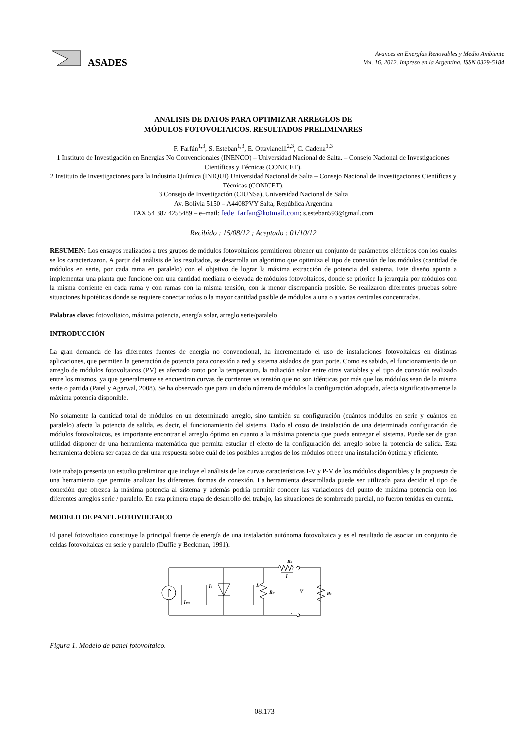ASADES
Avances en Energías Renovables y Medio Ambiente
Vol. 16, 2012. Impreso en la Argentina. ISSN 0329-5184
ANALISIS DE DATOS PARA OPTIMIZAR ARREGLOS DE
MÓDULOS FOTOVOLTAICOS. RESULTADOS PRELIMINARES
F. Farfán<sup>1,3</sup>, S. Esteban<sup>1,3</sup>, E. Ottavianelli<sup>2,3</sup>, C. Cadena<sup>1,3</sup>
1 Instituto de Investigación en Energías No Convencionales (INENCO) – Universidad Nacional de Salta. – Consejo Nacional de Investigaciones Científicas y Técnicas (CONICET).
2 Instituto de Investigaciones para la Industria Química (INIQUI) Universidad Nacional de Salta – Consejo Nacional de Investigaciones Científicas y Técnicas (CONICET).
3 Consejo de Investigación (CIUNSa), Universidad Nacional de Salta
Av. Bolivia 5150 – A4408PVY Salta, República Argentina
FAX 54 387 4255489 – e–mail: fede_farfan@hotmail.com; s.esteban593@gmail.com
Recibido : 15/08/12 ; Aceptado : 01/10/12
RESUMEN: Los ensayos realizados a tres grupos de módulos fotovoltaicos permitieron obtener un conjunto de parámetros eléctricos con los cuales se los caracterizaron. A partir del análisis de los resultados, se desarrolla un algoritmo que optimiza el tipo de conexión de los módulos (cantidad de módulos en serie, por cada rama en paralelo) con el objetivo de lograr la máxima extracción de potencia del sistema. Este diseño apunta a implementar una planta que funcione con una cantidad mediana o elevada de módulos fotovoltaicos, donde se priorice la jerarquía por módulos con la misma corriente en cada rama y con ramas con la misma tensión, con la menor discrepancia posible. Se realizaron diferentes pruebas sobre situaciones hipotéticas donde se requiere conectar todos o la mayor cantidad posible de módulos a una o a varias centrales concentradas.
Palabras clave: fotovoltaico, máxima potencia, energía solar, arreglo serie/paralelo
INTRODUCCIÓN
La gran demanda de las diferentes fuentes de energía no convencional, ha incrementado el uso de instalaciones fotovoltaicas en distintas aplicaciones, que permiten la generación de potencia para conexión a red y sistema aislados de gran porte. Como es sabido, el funcionamiento de un arreglo de módulos fotovoltaicos (PV) es afectado tanto por la temperatura, la radiación solar entre otras variables y el tipo de conexión realizado entre los mismos, ya que generalmente se encuentran curvas de corrientes vs tensión que no son idénticas por más que los módulos sean de la misma serie o partida (Patel y Agarwal, 2008). Se ha observado que para un dado número de módulos la configuración adoptada, afecta significativamente la máxima potencia disponible.
No solamente la cantidad total de módulos en un determinado arreglo, sino también su configuración (cuántos módulos en serie y cuántos en paralelo) afecta la potencia de salida, es decir, el funcionamiento del sistema. Dado el costo de instalación de una determinada configuración de módulos fotovoltaicos, es importante encontrar el arreglo óptimo en cuanto a la máxima potencia que pueda entregar el sistema. Puede ser de gran utilidad disponer de una herramienta matemática que permita estudiar el efecto de la configuración del arreglo sobre la potencia de salida. Esta herramienta debiera ser capaz de dar una respuesta sobre cuál de los posibles arreglos de los módulos ofrece una instalación óptima y eficiente.
Este trabajo presenta un estudio preliminar que incluye el análisis de las curvas características I-V y P-V de los módulos disponibles y la propuesta de una herramienta que permite analizar las diferentes formas de conexión. La herramienta desarrollada puede ser utilizada para decidir el tipo de conexión que ofrezca la máxima potencia al sistema y además podría permitir conocer las variaciones del punto de máxima potencia con los diferentes arreglos serie / paralelo. En esta primera etapa de desarrollo del trabajo, las situaciones de sombreado parcial, no fueron tenidas en cuenta.
MODELO DE PANEL FOTOVOLTAICO
El panel fotovoltaico constituye la principal fuente de energía de una instalación autónoma fotovoltaica y es el resultado de asociar un conjunto de celdas fotovoltaicas en serie y paralelo (Duffie y Beckman, 1991).
IPH
Id
IP
RP
Rs
I
V
RL
+
-
Figura 1. Modelo de panel fotovoltaico.
08.173